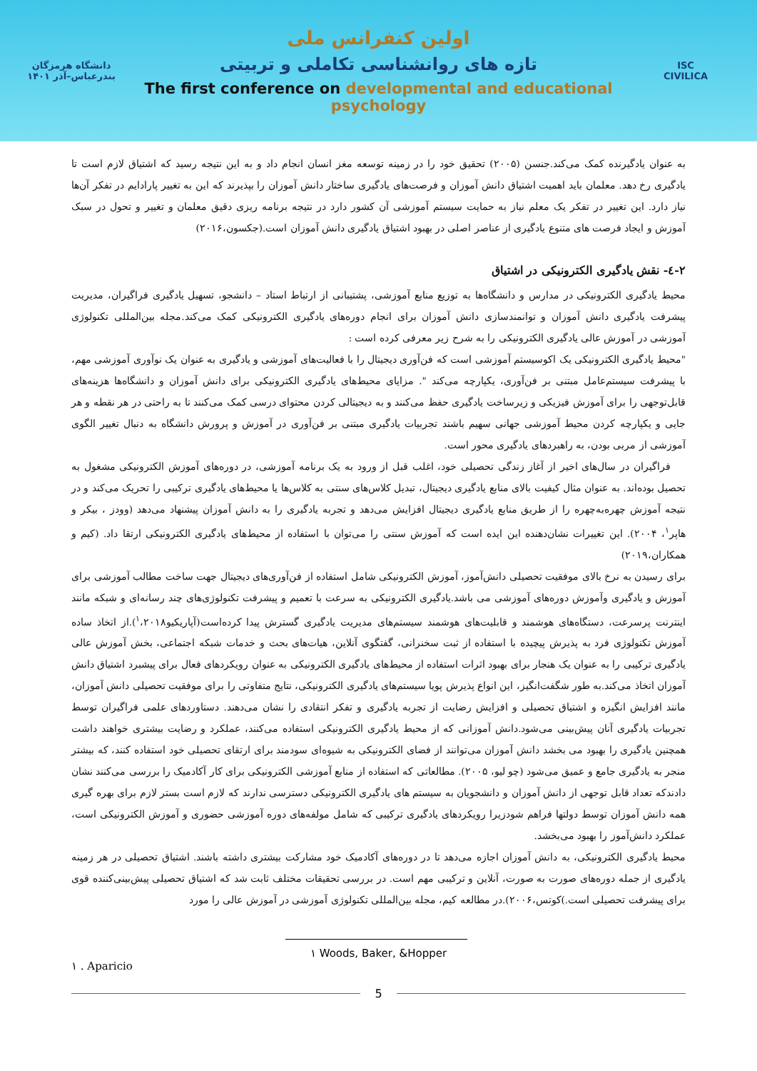دانشگاه هرمزگان
بندرعباس–آذر ۱۴۰۱
اولین کنفرانس ملی
تازه های روانشناسی تکاملی و تربیتی
The first conference on developmental and educational psychology
ISC
CIVILICA
به عنوان یادگیرنده کمک می‌کند.جنسن (۲۰۰۵) تحقیق خود را در زمینه توسعه مغز انسان انجام داد و به این نتیجه رسید که اشتیاق لازم است تا یادگیری رخ دهد. معلمان باید اهمیت اشتیاق دانش آموزان و فرصت‌های یادگیری ساختار دانش آموزان را بپذیرند که این به تغییر پارادایم در تفکر آن‌ها نیاز دارد. این تغییر در تفکر یک معلم نیاز به حمایت سیستم آموزشی آن کشور دارد در نتیجه برنامه ریزی دقیق معلمان و تغییر و تحول در سبک آموزش و ایجاد فرصت های متنوع یادگیری از عناصر اصلی در بهبود اشتیاق یادگیری دانش آموزان است.(جکسون،۲۰۱۶)
۲-٤- نقش یادگیری الکترونیکی در اشتیاق
محیط یادگیری الکترونیکی در مدارس و دانشگاه‌ها به توزیع منابع آموزشی، پشتیبانی از ارتباط استاد – دانشجو، تسهیل یادگیری فراگیران، مدیریت پیشرفت یادگیری دانش آموزان و توانمندسازی دانش آموزان برای انجام دوره‌های یادگیری الکترونیکی کمک می‌کند.مجله بین‌المللی تکنولوژی آموزشی در آموزش عالی یادگیری الکترونیکی را به شرح زیر معرفی کرده است :
"محیط یادگیری الکترونیکی یک اکوسیستم آموزشی است که فن‌آوری دیجیتال را با فعالیت‌های آموزشی و یادگیری به عنوان یک نوآوری آموزشی مهم، با پیشرفت سیستم‌عامل مبتنی بر فن‌آوری، یکپارچه می‌کند ". مزایای محیط‌های یادگیری الکترونیکی برای دانش آموزان و دانشگاه‌ها هزینه‌های قابل‌توجهی را برای آموزش فیزیکی و زیرساخت یادگیری حفظ می‌کنند و به دیجیتالی کردن محتوای درسی کمک می‌کنند تا به راحتی در هر نقطه و هر جایی و یکپارچه کردن محیط آموزشی جهانی سهیم باشند تجربیات یادگیری مبتنی بر فن‌آوری در آموزش و پرورش دانشگاه به دنبال تغییر الگوی آموزشی از مربی بودن، به راهبردهای یادگیری محور است.
فراگیران در سال‌های اخیر از آغاز زندگی تحصیلی خود، اغلب قبل از ورود به یک برنامه آموزشی، در دوره‌های آموزش الکترونیکی مشغول به تحصیل بوده‌اند. به عنوان مثال کیفیت بالای منابع یادگیری دیجیتال، تبدیل کلاس‌های سنتی به کلاس‌ها یا محیط‌های یادگیری ترکیبی را تحریک می‌کند و در نتیجه آموزش چهره‌به‌چهره را از طریق منابع یادگیری دیجیتال افزایش می‌دهد و تجربه یادگیری را به دانش آموزان پیشنهاد می‌دهد (وودز ، بیکر و هاپر<sup>۱</sup>، ۲۰۰۴). این تغییرات نشان‌دهنده این ایده است که آموزش سنتی را می‌توان با استفاده از محیط‌های یادگیری الکترونیکی ارتقا داد. (کیم و همکاران،۲۰۱۹)
برای رسیدن به نرخ بالای موفقیت تحصیلی دانش‌آموز، آموزش الکترونیکی شامل استفاده از فن‌آوری‌های دیجیتال جهت ساخت مطالب آموزشی برای آموزش و یادگیری وآموزش دوره‌های آموزشی می باشد.یادگیری الکترونیکی به سرعت با تعمیم و پیشرفت تکنولوژی‌های چند رسانه‌ای و شبکه مانند اینترنت پرسرعت، دستگاه‌های هوشمند و قابلیت‌های هوشمند سیستم‌های مدیریت یادگیری گسترش پیدا کرده‌است(آپاریکیو<sup>۱</sup>،۲۰۱۸).از اتخاذ ساده آموزش تکنولوژی فرد به پذیرش پیچیده با استفاده از ثبت سخنرانی، گفتگوی آنلاین، هیات‌های بحث و خدمات شبکه اجتماعی، بخش آموزش عالی یادگیری ترکیبی را به عنوان یک هنجار برای بهبود اثرات استفاده از محیط‌های یادگیری الکترونیکی به عنوان رویکردهای فعال برای پیشبرد اشتیاق دانش آموزان اتخاذ می‌کند.به طور شگفت‌انگیز، این انواع پذیرش پویا سیستم‌های یادگیری الکترونیکی، نتایج متفاوتی را برای موفقیت تحصیلی دانش آموزان، مانند افزایش انگیزه و اشتیاق تحصیلی و افزایش رضایت از تجربه یادگیری و تفکر انتقادی را نشان می‌دهند. دستاوردهای علمی فراگیران توسط تجربیات یادگیری آنان پیش‌بینی می‌شود.دانش آموزانی که از محیط یادگیری الکترونیکی استفاده می‌کنند، عملکرد و رضایت بیشتری خواهند داشت همچنین یادگیری را بهبود می بخشد دانش آموزان می‌توانند از فضای الکترونیکی به شیوه‌ای سودمند برای ارتقای تحصیلی خود استفاده کنند، که بیشتر منجر به یادگیری جامع و عمیق می‌شود (چو لیو، ۲۰۰۵). مطالعاتی که استفاده از منابع آموزشی الکترونیکی برای کار آکادمیک را بررسی می‌کنند نشان دادندکه تعداد قابل توجهی از دانش آموزان و دانشجویان به سیستم های یادگیری الکترونیکی دسترسی ندارند که لازم است بستر لازم برای بهره گیری همه دانش آموزان توسط دولتها فراهم شودزیرا رویکردهای یادگیری ترکیبی که شامل مولفه‌های دوره آموزشی حضوری و آموزش الکترونیکی است، عملکرد دانش‌آموز را بهبود می‌بخشد.
محیط یادگیری الکترونیکی، به دانش آموزان اجازه می‌دهد تا در دوره‌های آکادمیک خود مشارکت بیشتری داشته باشند. اشتیاق تحصیلی در هر زمینه یادگیری از جمله دوره‌های صورت به صورت، آنلاین و ترکیبی مهم است. در بررسی تحقیقات مختلف ثابت شد که اشتیاق تحصیلی پیش‌بینی‌کننده قوی برای پیشرفت تحصیلی است.)کوتس،۲۰۰۶).در مطالعه کیم، مجله بین‌المللی تکنولوژی آموزشی در آموزش عالی را مورد
۱ Woods, Baker, &Hopper
۱ . Aparicio
5